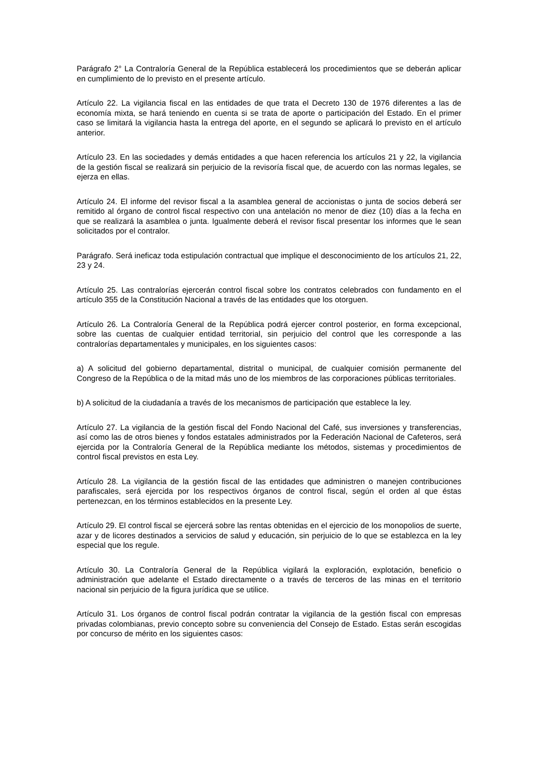Parágrafo 2° La Contraloría General de la República establecerá los procedimientos que se deberán aplicar en cumplimiento de lo previsto en el presente artículo.
Artículo 22. La vigilancia fiscal en las entidades de que trata el Decreto 130 de 1976 diferentes a las de economía mixta, se hará teniendo en cuenta si se trata de aporte o participación del Estado. En el primer caso se limitará la vigilancia hasta la entrega del aporte, en el segundo se aplicará lo previsto en el artículo anterior.
Artículo 23. En las sociedades y demás entidades a que hacen referencia los artículos 21 y 22, la vigilancia de la gestión fiscal se realizará sin perjuicio de la revisoría fiscal que, de acuerdo con las normas legales, se ejerza en ellas.
Artículo 24. El informe del revisor fiscal a la asamblea general de accionistas o junta de socios deberá ser remitido al órgano de control fiscal respectivo con una antelación no menor de diez (10) días a la fecha en que se realizará la asamblea o junta. Igualmente deberá el revisor fiscal presentar los informes que le sean solicitados por el contralor.
Parágrafo. Será ineficaz toda estipulación contractual que implique el desconocimiento de los artículos 21, 22, 23 y 24.
Artículo 25. Las contralorías ejercerán control fiscal sobre los contratos celebrados con fundamento en el artículo 355 de la Constitución Nacional a través de las entidades que los otorguen.
Artículo 26. La Contraloría General de la República podrá ejercer control posterior, en forma excepcional, sobre las cuentas de cualquier entidad territorial, sin perjuicio del control que les corresponde a las contralorías departamentales y municipales, en los siguientes casos:
a) A solicitud del gobierno departamental, distrital o municipal, de cualquier comisión permanente del Congreso de la República o de la mitad más uno de los miembros de las corporaciones públicas territoriales.
b) A solicitud de la ciudadanía a través de los mecanismos de participación que establece la ley.
Artículo 27. La vigilancia de la gestión fiscal del Fondo Nacional del Café, sus inversiones y transferencias, así como las de otros bienes y fondos estatales administrados por la Federación Nacional de Cafeteros, será ejercida por la Contraloría General de la República mediante los métodos, sistemas y procedimientos de control fiscal previstos en esta Ley.
Artículo 28. La vigilancia de la gestión fiscal de las entidades que administren o manejen contribuciones parafiscales, será ejercida por los respectivos órganos de control fiscal, según el orden al que éstas pertenezcan, en los términos establecidos en la presente Ley.
Artículo 29. El control fiscal se ejercerá sobre las rentas obtenidas en el ejercicio de los monopolios de suerte, azar y de licores destinados a servicios de salud y educación, sin perjuicio de lo que se establezca en la ley especial que los regule.
Artículo 30. La Contraloría General de la República vigilará la exploración, explotación, beneficio o administración que adelante el Estado directamente o a través de terceros de las minas en el territorio nacional sin perjuicio de la figura jurídica que se utilice.
Artículo 31. Los órganos de control fiscal podrán contratar la vigilancia de la gestión fiscal con empresas privadas colombianas, previo concepto sobre su conveniencia del Consejo de Estado. Estas serán escogidas por concurso de mérito en los siguientes casos: